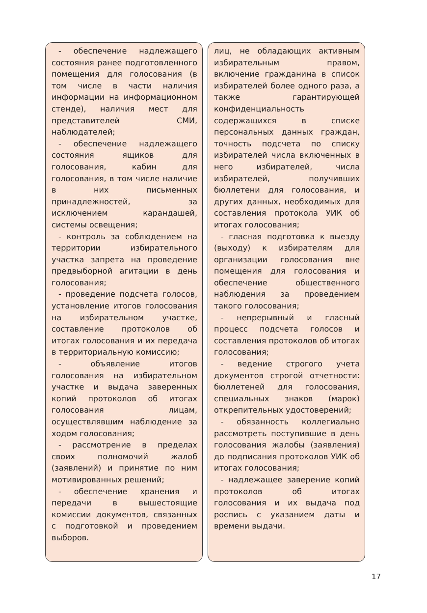- обеспечение надлежащего состояния ранее подготовленного помещения для голосования (в том числе в части наличия информации на информационном стенде), наличия мест для представителей СМИ, наблюдателей;
- обеспечение надлежащего состояния ящиков для голосования, кабин для голосования, в том числе наличие в них письменных принадлежностей, за исключением карандашей, системы освещения;
- контроль за соблюдением на территории избирательного участка запрета на проведение предвыборной агитации в день голосования;
- проведение подсчета голосов, установление итогов голосования на избирательном участке, составление протоколов об итогах голосования и их передача в территориальную комиссию;
- объявление итогов голосования на избирательном участке и выдача заверенных копий протоколов об итогах голосования лицам, осуществлявшим наблюдение за ходом голосования;
- рассмотрение в пределах своих полномочий жалоб (заявлений) и принятие по ним мотивированных решений;
- обеспечение хранения и передачи в вышестоящие комиссии документов, связанных с подготовкой и проведением выборов.
лиц, не обладающих активным избирательным правом, включение гражданина в список избирателей более одного раза, а также гарантирующей конфиденциальность содержащихся в списке персональных данных граждан, точность подсчета по списку избирателей числа включенных в него избирателей, числа избирателей, получивших бюллетени для голосования, и других данных, необходимых для составления протокола УИК об итогах голосования;
- гласная подготовка к выезду (выходу) к избирателям для организации голосования вне помещения для голосования и обеспечение общественного наблюдения за проведением такого голосования;
- непрерывный и гласный процесс подсчета голосов и составления протоколов об итогах голосования;
- ведение строгого учета документов строгой отчетности: бюллетеней для голосования, специальных знаков (марок) открепительных удостоверений;
- обязанность коллегиально рассмотреть поступившие в день голосования жалобы (заявления) до подписания протоколов УИК об итогах голосования;
- надлежащее заверение копий протоколов об итогах голосования и их выдача под роспись с указанием даты и времени выдачи.
17